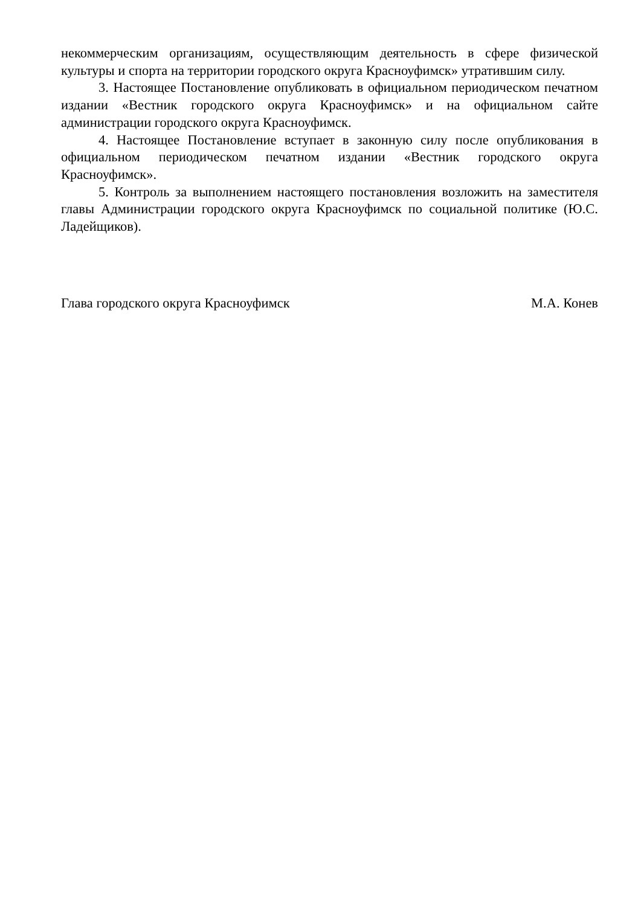некоммерческим организациям, осуществляющим деятельность в сфере физической культуры и спорта на территории городского округа Красноуфимск» утратившим силу.
3. Настоящее Постановление опубликовать в официальном периодическом печатном издании «Вестник городского округа Красноуфимск» и на официальном сайте администрации городского округа Красноуфимск.
4. Настоящее Постановление вступает в законную силу после опубликования в официальном периодическом печатном издании «Вестник городского округа Красноуфимск».
5. Контроль за выполнением настоящего постановления возложить на заместителя главы Администрации городского округа Красноуфимск по социальной политике (Ю.С. Ладейщиков).
Глава городского округа Красноуфимск М.А. Конев